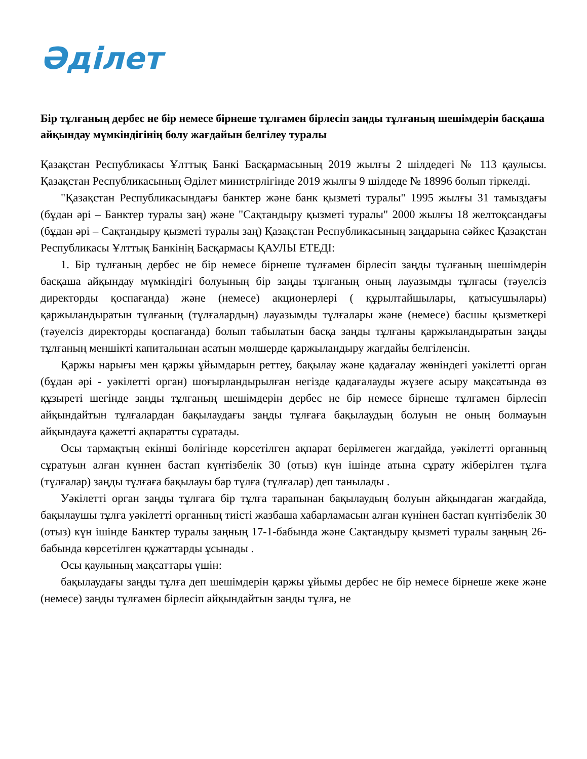Әділет
Бір тұлғаның дербес не бір немесе бірнеше тұлғамен бірлесіп заңды тұлғаның шешімдерін басқаша айқындау мүмкіндігінің болу жағдайын белгілеу туралы
Қазақстан Республикасы Ұлттық Банкі Басқармасының 2019 жылғы 2 шілдедегі № 113 қаулысы. Қазақстан Республикасының Әділет министрлігінде 2019 жылғы 9 шілдеде № 18996 болып тіркелді.
"Қазақстан Республикасындағы банктер және банк қызметі туралы" 1995 жылғы 31 тамыздағы (бұдан әрі – Банктер туралы заң) және "Сақтандыру қызметі туралы" 2000 жылғы 18 желтоқсандағы (бұдан әрі – Сақтандыру қызметі туралы заң) Қазақстан Республикасының заңдарына сәйкес Қазақстан Республикасы Ұлттық Банкінің Басқармасы ҚАУЛЫ ЕТЕДІ:
1. Бір тұлғаның дербес не бір немесе бірнеше тұлғамен бірлесіп заңды тұлғаның шешімдерін басқаша айқындау мүмкіндігі болуының бір заңды тұлғаның оның лауазымды тұлғасы (тәуелсіз директорды қоспағанда) және (немесе) акционерлері ( құрылтайшылары, қатысушылары) қаржыландыратын тұлғаның (тұлғалардың) лауазымды тұлғалары және (немесе) басшы қызметкері (тәуелсіз директорды қоспағанда) болып табылатын басқа заңды тұлғаны қаржыландыратын заңды тұлғаның меншікті капиталынан асатын мөлшерде қаржыландыру жағдайы белгіленсін.
Қаржы нарығы мен қаржы ұйымдарын реттеу, бақылау және қадағалау жөніндегі уәкілетті орган (бұдан әрі - уәкілетті орган) шоғырландырылған негізде қадағалауды жүзеге асыру мақсатында өз құзыреті шегінде заңды тұлғаның шешімдерін дербес не бір немесе бірнеше тұлғамен бірлесіп айқындайтын тұлғалардан бақылаудағы заңды тұлғаға бақылаудың болуын не оның болмауын айқындауға қажетті ақпаратты сұратады.
Осы тармақтың екінші бөлігінде көрсетілген ақпарат берілмеген жағдайда, уәкілетті органның сұратуын алған күннен бастап күнтізбелік 30 (отыз) күн ішінде атына сұрату жіберілген тұлға (тұлғалар) заңды тұлғаға бақылауы бар тұлға (тұлғалар) деп танылады .
Уәкілетті орган заңды тұлғаға бір тұлға тарапынан бақылаудың болуын айқындаған жағдайда, бақылаушы тұлға уәкілетті органның тиісті жазбаша хабарламасын алған күнінен бастап күнтізбелік 30 (отыз) күн ішінде Банктер туралы заңның 17-1-бабында және Сақтандыру қызметі туралы заңның 26-бабында көрсетілген құжаттарды ұсынады .
Осы қаулының мақсаттары үшін:
бақылаудағы заңды тұлға деп шешімдерін қаржы ұйымы дербес не бір немесе бірнеше жеке және (немесе) заңды тұлғамен бірлесіп айқындайтын заңды тұлға, не